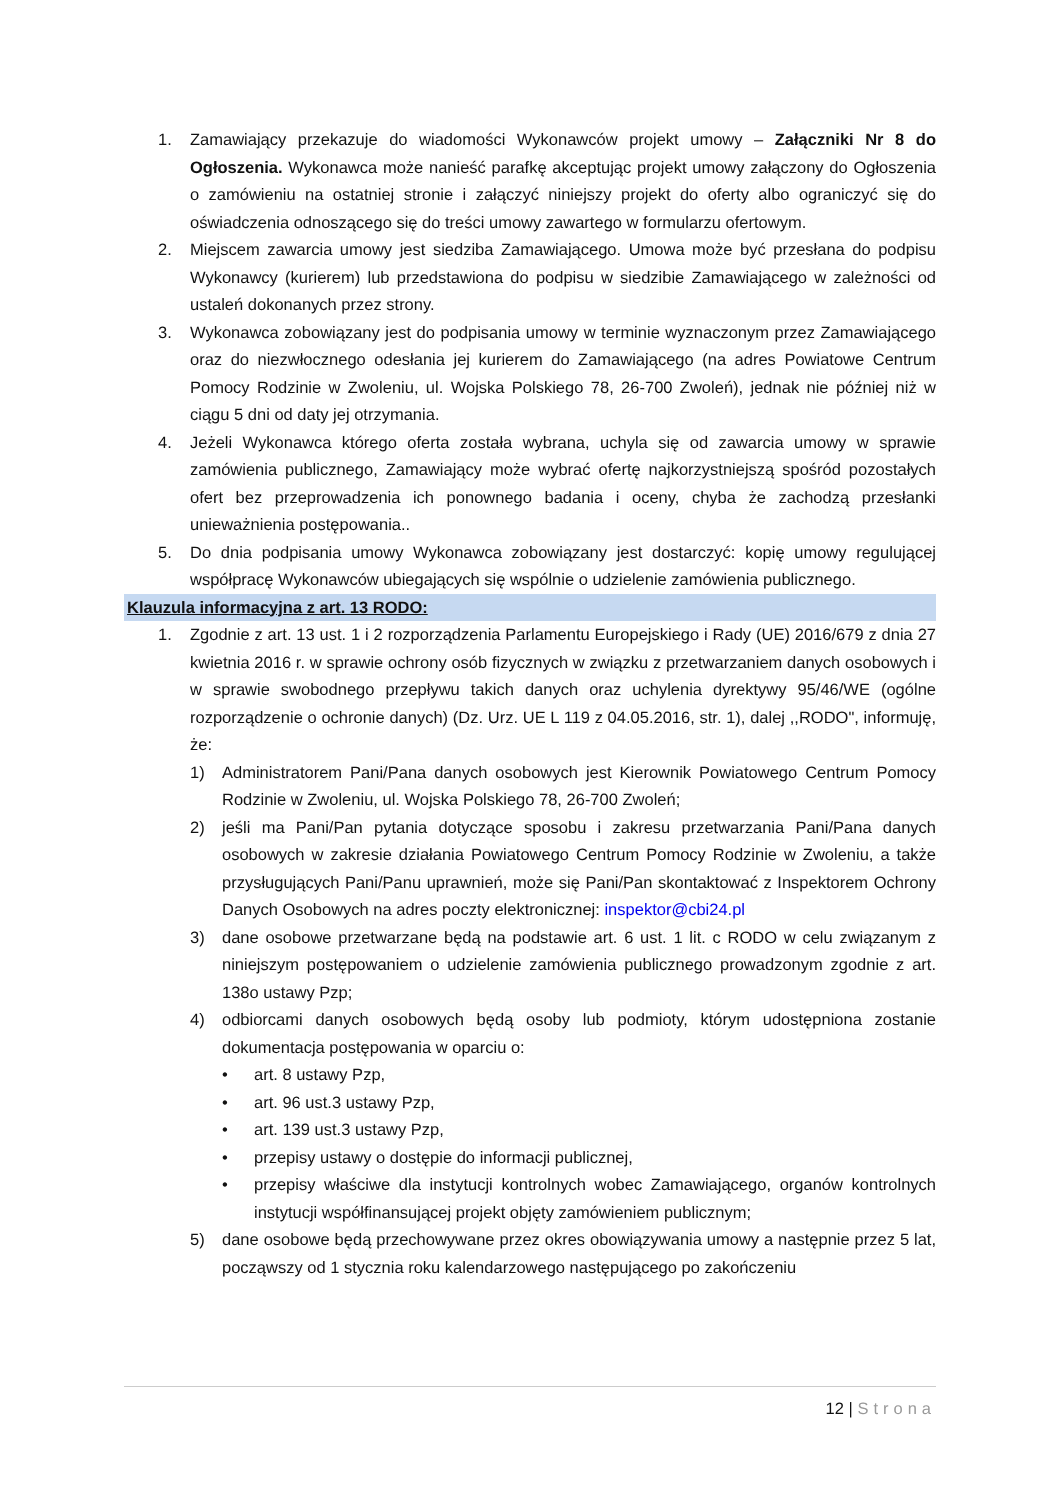1. Zamawiający przekazuje do wiadomości Wykonawców projekt umowy – Załączniki Nr 8 do Ogłoszenia. Wykonawca może nanieść parafkę akceptując projekt umowy załączony do Ogłoszenia o zamówieniu na ostatniej stronie i załączyć niniejszy projekt do oferty albo ograniczyć się do oświadczenia odnoszącego się do treści umowy zawartego w formularzu ofertowym.
2. Miejscem zawarcia umowy jest siedziba Zamawiającego. Umowa może być przesłana do podpisu Wykonawcy (kurierem) lub przedstawiona do podpisu w siedzibie Zamawiającego w zależności od ustaleń dokonanych przez strony.
3. Wykonawca zobowiązany jest do podpisania umowy w terminie wyznaczonym przez Zamawiającego oraz do niezwłocznego odesłania jej kurierem do Zamawiającego (na adres Powiatowe Centrum Pomocy Rodzinie w Zwoleniu, ul. Wojska Polskiego 78, 26-700 Zwoleń), jednak nie później niż w ciągu 5 dni od daty jej otrzymania.
4. Jeżeli Wykonawca którego oferta została wybrana, uchyla się od zawarcia umowy w sprawie zamówienia publicznego, Zamawiający może wybrać ofertę najkorzystniejszą spośród pozostałych ofert bez przeprowadzenia ich ponownego badania i oceny, chyba że zachodzą przesłanki unieważnienia postępowania..
5. Do dnia podpisania umowy Wykonawca zobowiązany jest dostarczyć: kopię umowy regulującej współpracę Wykonawców ubiegających się wspólnie o udzielenie zamówienia publicznego.
Klauzula informacyjna z art. 13 RODO:
1. Zgodnie z art. 13 ust. 1 i 2 rozporządzenia Parlamentu Europejskiego i Rady (UE) 2016/679 z dnia 27 kwietnia 2016 r. w sprawie ochrony osób fizycznych w związku z przetwarzaniem danych osobowych i w sprawie swobodnego przepływu takich danych oraz uchylenia dyrektywy 95/46/WE (ogólne rozporządzenie o ochronie danych) (Dz. Urz. UE L 119 z 04.05.2016, str. 1), dalej ,,RODO", informuję, że:
1) Administratorem Pani/Pana danych osobowych jest Kierownik Powiatowego Centrum Pomocy Rodzinie w Zwoleniu, ul. Wojska Polskiego 78, 26-700 Zwoleń;
2) jeśli ma Pani/Pan pytania dotyczące sposobu i zakresu przetwarzania Pani/Pana danych osobowych w zakresie działania Powiatowego Centrum Pomocy Rodzinie w Zwoleniu, a także przysługujących Pani/Panu uprawnień, może się Pani/Pan skontaktować z Inspektorem Ochrony Danych Osobowych na adres poczty elektronicznej: inspektor@cbi24.pl
3) dane osobowe przetwarzane będą na podstawie art. 6 ust. 1 lit. c RODO w celu związanym z niniejszym postępowaniem o udzielenie zamówienia publicznego prowadzonym zgodnie z art. 138o ustawy Pzp;
4) odbiorcami danych osobowych będą osoby lub podmioty, którym udostępniona zostanie dokumentacja postępowania w oparciu o:
• art. 8 ustawy Pzp,
• art. 96 ust.3 ustawy Pzp,
• art. 139 ust.3 ustawy Pzp,
• przepisy ustawy o dostępie do informacji publicznej,
• przepisy właściwe dla instytucji kontrolnych wobec Zamawiającego, organów kontrolnych instytucji współfinansującej projekt objęty zamówieniem publicznym;
5) dane osobowe będą przechowywane przez okres obowiązywania umowy a następnie przez 5 lat, począwszy od 1 stycznia roku kalendarzowego następującego po zakończeniu
12 | Strona